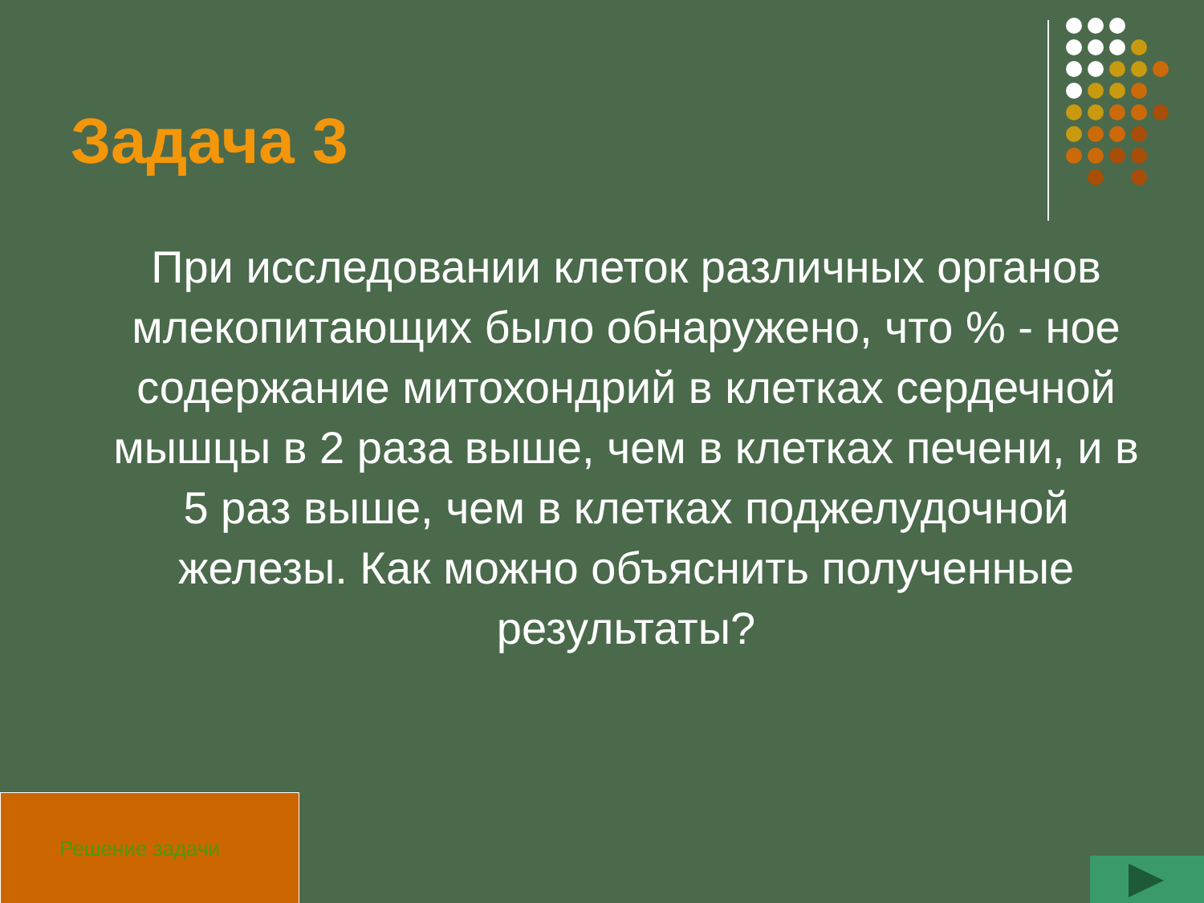Задача 3
При исследовании клеток различных органов млекопитающих было обнаружено, что % - ное содержание митохондрий в клетках сердечной мышцы в 2 раза выше, чем в клетках печени, и в 5 раз выше, чем в клетках поджелудочной железы. Как можно объяснить полученные результаты?
Решение задачи